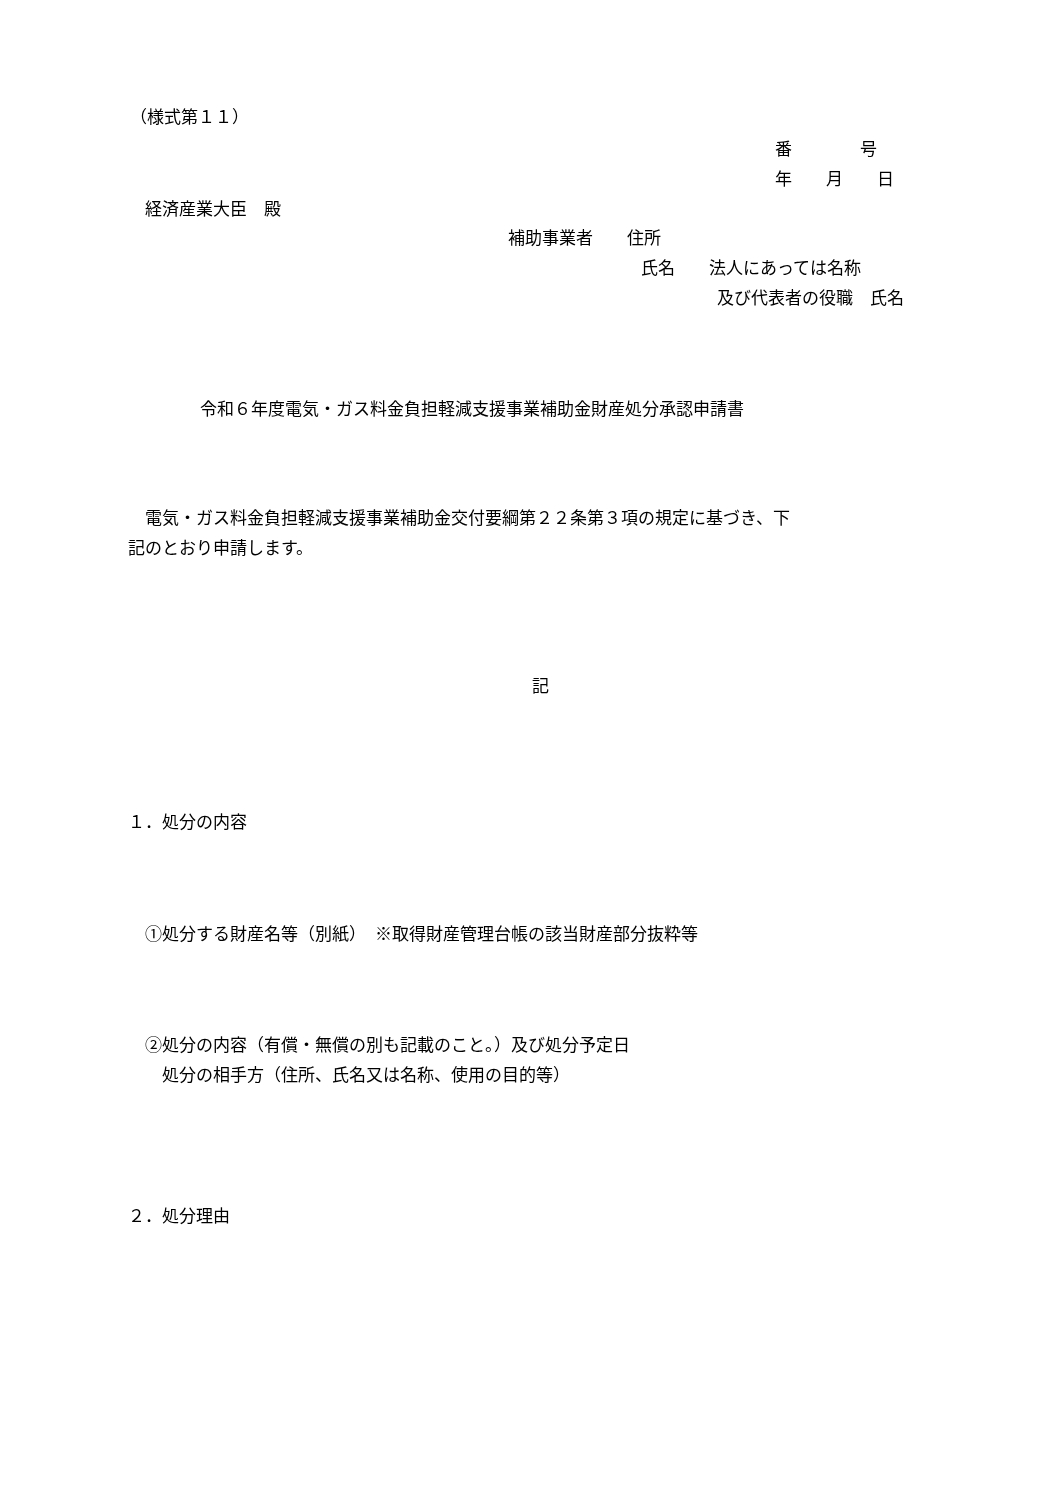（様式第１１）
番　　　　号
年　　月　　日
経済産業大臣　殿
補助事業者　　住所
氏名　　法人にあっては名称
及び代表者の役職　氏名
令和６年度電気・ガス料金負担軽減支援事業補助金財産処分承認申請書
　電気・ガス料金負担軽減支援事業補助金交付要綱第２２条第３項の規定に基づき、下
記のとおり申請します。
記
１．処分の内容
①処分する財産名等（別紙）　※取得財産管理台帳の該当財産部分抜粋等
②処分の内容（有償・無償の別も記載のこと。）及び処分予定日
　処分の相手方（住所、氏名又は名称、使用の目的等）
２．処分理由